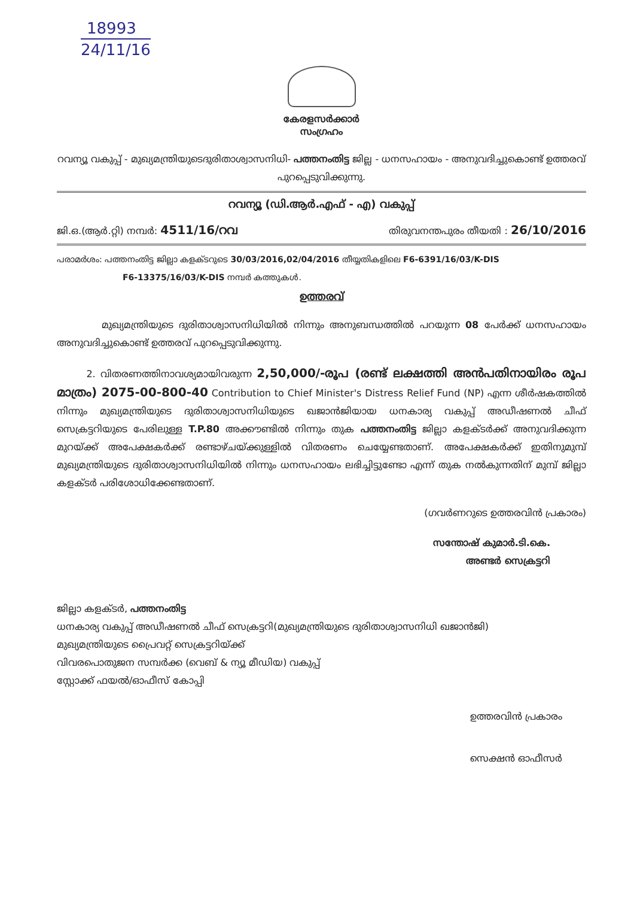18993
24/11/16
കേരളസർക്കാർ
സംഗ്രഹം
റവന്യൂ വകുപ്പ് - മുഖ്യമന്ത്രിയുടെദുരിതാശ്വാസനിധി- പത്തനംതിട്ട ജില്ല - ധനസഹായം - അനുവദിച്ചുകൊണ്ട് ഉത്തരവ് പുറപ്പെടുവിക്കുന്നു.
റവന്യൂ (ഡി.ആർ.എഫ് - എ) വകുപ്പ്
ജി.ഒ.(ആർ.റ്റി) നമ്പർ: 4511/16/റവ തിരുവനന്തപുരം തീയതി : 26/10/2016
പരാമർശം: പത്തനംതിട്ട ജില്ലാ കളക്ടറുടെ 30/03/2016,02/04/2016 തീയ്യതികളിലെ F6-6391/16/03/K-DIS
F6-13375/16/03/K-DIS നമ്പർ കത്തുകൾ.
ഉത്തരവ്
മുഖ്യമന്ത്രിയുടെ ദുരിതാശ്വാസനിധിയിൽ നിന്നും അനുബന്ധത്തിൽ പറയുന്ന 08 പേർക്ക് ധനസഹായം അനുവദിച്ചുകൊണ്ട് ഉത്തരവ് പുറപ്പെടുവിക്കുന്നു.
2. വിതരണത്തിനാവശ്യമായിവരുന്ന 2,50,000/-രൂപ (രണ്ട് ലക്ഷത്തി അൻപതിനായിരം രൂപ മാത്രം) 2075-00-800-40 Contribution to Chief Minister's Distress Relief Fund (NP) എന്ന ശീർഷകത്തിൽ നിന്നും മുഖ്യമന്ത്രിയുടെ ദുരിതാശ്വാസനിധിയുടെ ഖജാൻജിയായ ധനകാര്യ വകുപ്പ് അഡീഷണൽ ചീഫ് സെക്രട്ടറിയുടെ പേരിലുള്ള T.P.80 അക്കൗണ്ടിൽ നിന്നും തുക പത്തനംതിട്ട ജില്ലാ കളക്ടർക്ക് അനുവദിക്കുന്ന മുറയ്ക്ക് അപേക്ഷകർക്ക് രണ്ടാഴ്ചയ്ക്കുള്ളിൽ വിതരണം ചെയ്യേണ്ടതാണ്. അപേക്ഷകർക്ക് ഇതിനുമുമ്പ് മുഖ്യമന്ത്രിയുടെ ദുരിതാശ്വാസനിധിയിൽ നിന്നും ധനസഹായം ലഭിച്ചിട്ടുണ്ടോ എന്ന് തുക നൽകുന്നതിന് മുമ്പ് ജില്ലാ കളക്ടർ പരിശോധിക്കേണ്ടതാണ്.
(ഗവർണറുടെ ഉത്തരവിൻ പ്രകാരം)
സന്തോഷ് കുമാർ.ടി.കെ.
അണ്ടർ സെക്രട്ടറി
ജില്ലാ കളക്ടർ, പത്തനംതിട്ട
ധനകാര്യ വകുപ്പ് അഡീഷണൽ ചീഫ് സെക്രട്ടറി(മുഖ്യമന്ത്രിയുടെ ദുരിതാശ്വാസനിധി ഖജാൻജി)
മുഖ്യമന്ത്രിയുടെ പ്രൈവറ്റ് സെക്രട്ടറിയ്ക്ക്
വിവരപൊതുജന സമ്പർക്ക (വെബ് & ന്യൂ മീഡിയ) വകുപ്പ്
സ്റ്റോക്ക് ഫയൽ/ഓഫീസ് കോപ്പി
ഉത്തരവിൻ പ്രകാരം
സെക്ഷൻ ഓഫീസർ